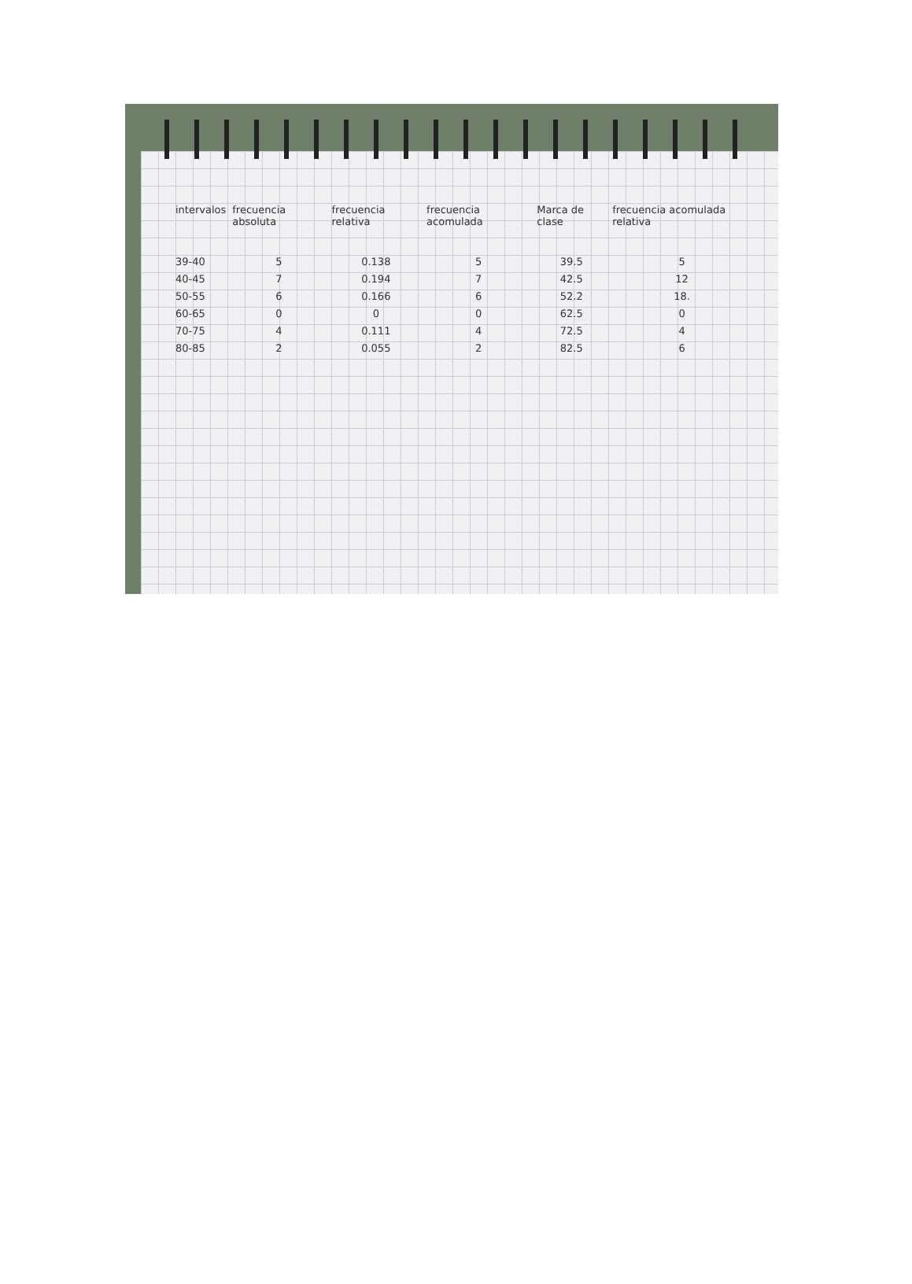| intervalos | frecuencia absoluta | frecuencia relativa | frecuencia acomulada | Marca de clase | frecuencia acomulada relativa |
| --- | --- | --- | --- | --- | --- |
| 39-40 | 5 | 0.138 | 5 | 39.5 | 5 |
| 40-45 | 7 | 0.194 | 7 | 42.5 | 12 |
| 50-55 | 6 | 0.166 | 6 | 52.2 | 18. |
| 60-65 | 0 | 0 | 0 | 62.5 | 0 |
| 70-75 | 4 | 0.111 | 4 | 72.5 | 4 |
| 80-85 | 2 | 0.055 | 2 | 82.5 | 6 |